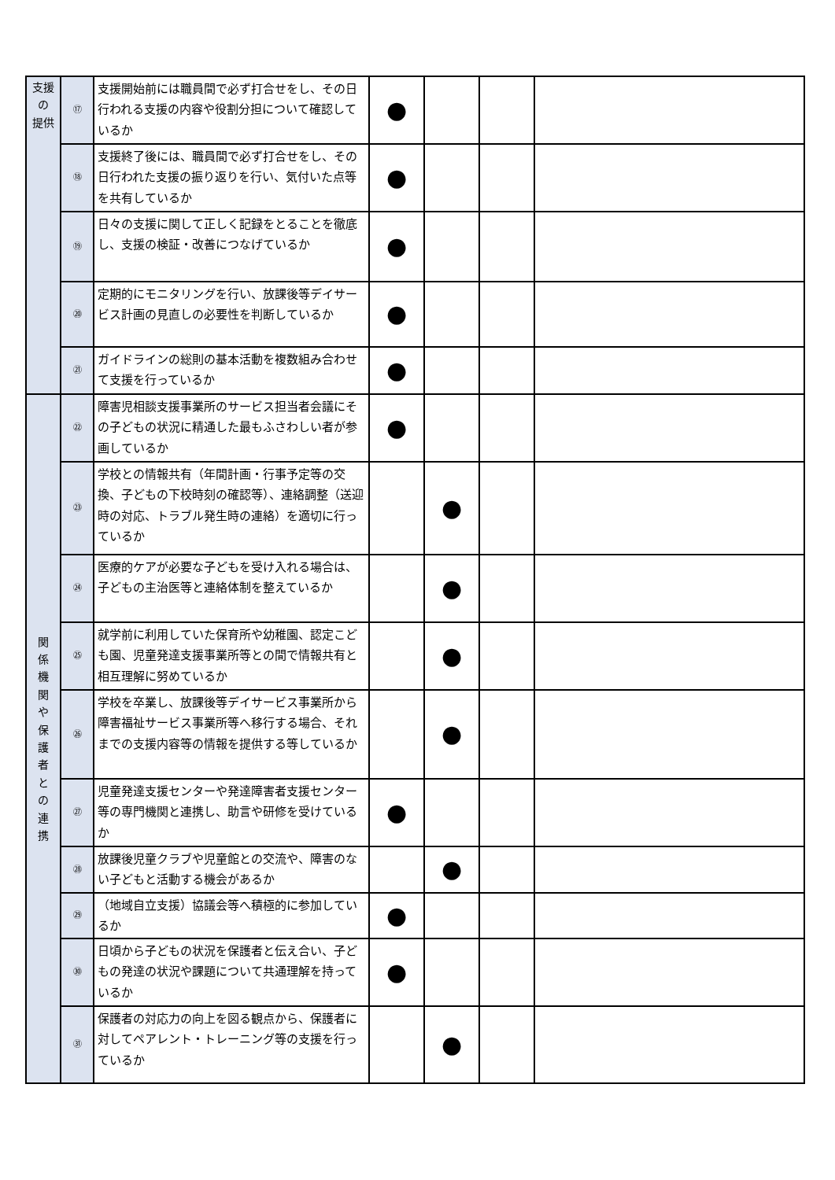| 支援 の 提供 | ⑰ | 支援開始前には職員間で必ず打合せをし、その日行われる支援の内容や役割分担について確認しているか | ● | | | |
| | ⑱ | 支援終了後には、職員間で必ず打合せをし、その日行われた支援の振り返りを行い、気付いた点等を共有しているか | ● | | | |
| | ⑲ | 日々の支援に関して正しく記録をとることを徹底し、支援の検証・改善につなげているか | ● | | | |
| | ⑳ | 定期的にモニタリングを行い、放課後等デイサービス計画の見直しの必要性を判断しているか | ● | | | |
| | ㉑ | ガイドラインの総則の基本活動を複数組み合わせて支援を行っているか | ● | | | |
| 関 係 機 関 や 保 護 者 と の 連 携 | ㉒ | 障害児相談支援事業所のサービス担当者会議にその子どもの状況に精通した最もふさわしい者が参画しているか | ● | | | |
| | ㉓ | 学校との情報共有（年間計画・行事予定等の交換、子どもの下校時刻の確認等）、連絡調整（送迎時の対応、トラブル発生時の連絡）を適切に行っているか | | ● | | |
| | ㉔ | 医療的ケアが必要な子どもを受け入れる場合は、子どもの主治医等と連絡体制を整えているか | | ● | | |
| | ㉕ | 就学前に利用していた保育所や幼稚園、認定こども園、児童発達支援事業所等との間で情報共有と相互理解に努めているか | | ● | | |
| | ㉖ | 学校を卒業し、放課後等デイサービス事業所から障害福祉サービス事業所等へ移行する場合、それまでの支援内容等の情報を提供する等しているか | | ● | | |
| | ㉗ | 児童発達支援センターや発達障害者支援センター等の専門機関と連携し、助言や研修を受けているか | ● | | | |
| | ㉘ | 放課後児童クラブや児童館との交流や、障害のない子どもと活動する機会があるか | | ● | | |
| | ㉙ | （地域自立支援）協議会等へ積極的に参加しているか | ● | | | |
| | ㉚ | 日頃から子どもの状況を保護者と伝え合い、子どもの発達の状況や課題について共通理解を持っているか | ● | | | |
| | ㉛ | 保護者の対応力の向上を図る観点から、保護者に対してペアレント・トレーニング等の支援を行っているか | | ● | | |